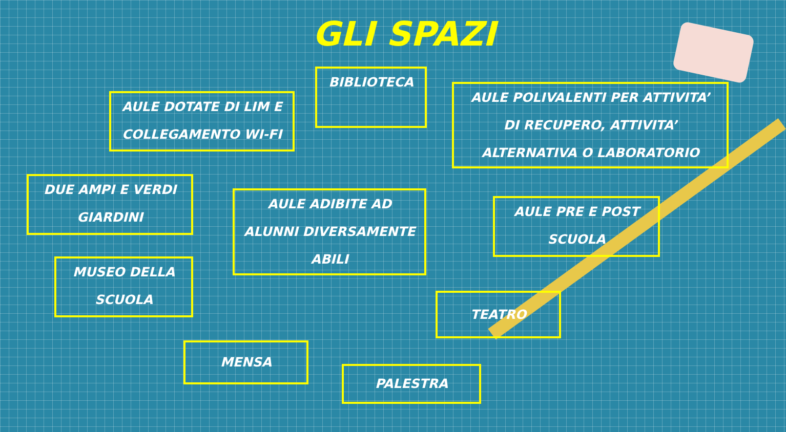GLI SPAZI
AULE DOTATE DI LIM E
COLLEGAMENTO WI-FI
BIBLIOTECA
AULE POLIVALENTI PER ATTIVITA’
DI RECUPERO, ATTIVITA’
ALTERNATIVA O LABORATORIO
DUE AMPI E VERDI
GIARDINI
AULE ADIBITE AD
ALUNNI DIVERSAMENTE
ABILI
AULE PRE E POST
SCUOLA
MUSEO DELLA
SCUOLA
TEATRO
MENSA
PALESTRA